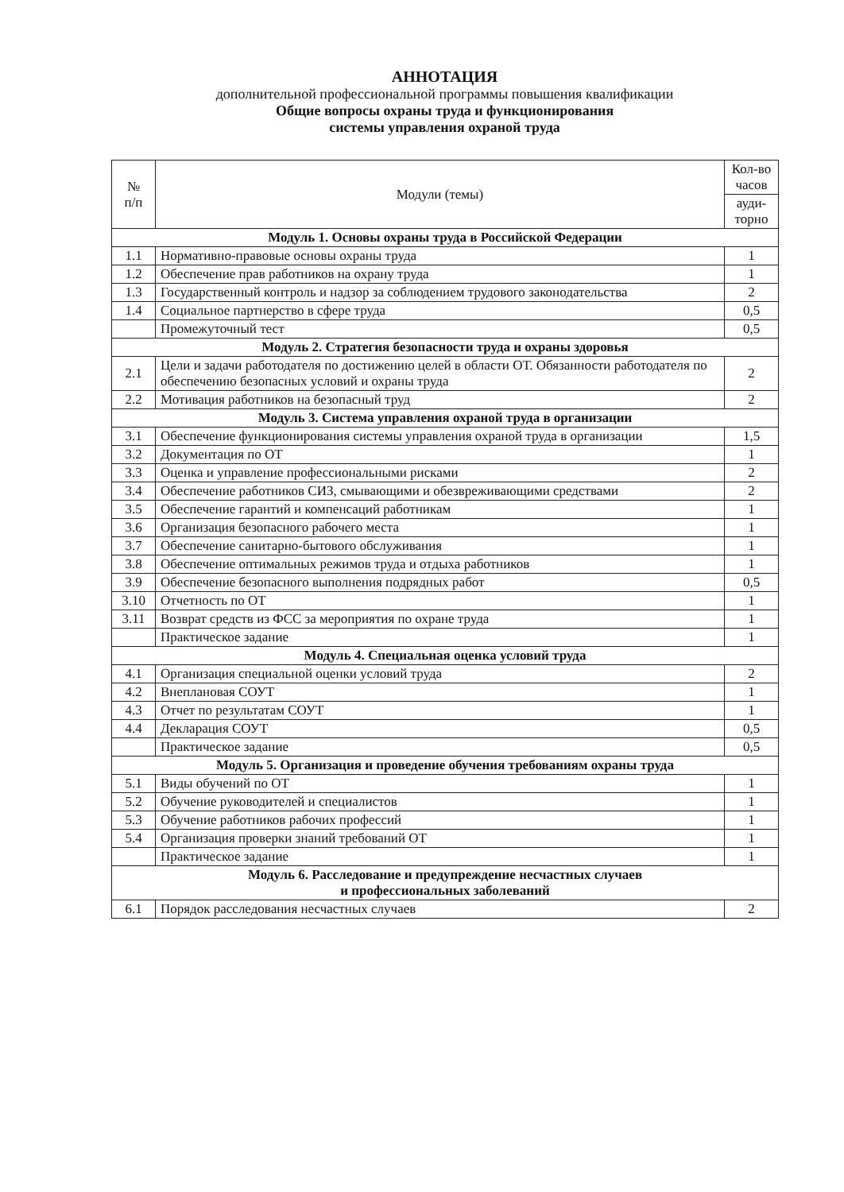АННОТАЦИЯ
дополнительной профессиональной программы повышения квалификации
Общие вопросы охраны труда и функционирования
системы управления охраной труда
| № п/п | Модули (темы) | Кол-во часов |
| --- | --- | --- |
| | | ауди-торно |
| Модуль 1. Основы охраны труда в Российской Федерации | | |
| 1.1 | Нормативно-правовые основы охраны труда | 1 |
| 1.2 | Обеспечение прав работников на охрану труда | 1 |
| 1.3 | Государственный контроль и надзор за соблюдением трудового законодательства | 2 |
| 1.4 | Социальное партнерство в сфере труда | 0,5 |
| | Промежуточный тест | 0,5 |
| Модуль 2. Стратегия безопасности труда и охраны здоровья | | |
| 2.1 | Цели и задачи работодателя по достижению целей в области ОТ. Обязанности работодателя по обеспечению безопасных условий и охраны труда | 2 |
| 2.2 | Мотивация работников на безопасный труд | 2 |
| Модуль 3. Система управления охраной труда в организации | | |
| 3.1 | Обеспечение функционирования системы управления охраной труда в организации | 1,5 |
| 3.2 | Документация по ОТ | 1 |
| 3.3 | Оценка и управление профессиональными рисками | 2 |
| 3.4 | Обеспечение работников СИЗ, смывающими и обезвреживающими средствами | 2 |
| 3.5 | Обеспечение гарантий и компенсаций работникам | 1 |
| 3.6 | Организация безопасного рабочего места | 1 |
| 3.7 | Обеспечение санитарно-бытового обслуживания | 1 |
| 3.8 | Обеспечение оптимальных режимов труда и отдыха работников | 1 |
| 3.9 | Обеспечение безопасного выполнения подрядных работ | 0,5 |
| 3.10 | Отчетность по ОТ | 1 |
| 3.11 | Возврат средств из ФСС за мероприятия по охране труда | 1 |
| | Практическое задание | 1 |
| Модуль 4. Специальная оценка условий труда | | |
| 4.1 | Организация специальной оценки условий труда | 2 |
| 4.2 | Внеплановая СОУТ | 1 |
| 4.3 | Отчет по результатам СОУТ | 1 |
| 4.4 | Декларация СОУТ | 0,5 |
| | Практическое задание | 0,5 |
| Модуль 5. Организация и проведение обучения требованиям охраны труда | | |
| 5.1 | Виды обучений по ОТ | 1 |
| 5.2 | Обучение руководителей и специалистов | 1 |
| 5.3 | Обучение работников рабочих профессий | 1 |
| 5.4 | Организация проверки знаний требований ОТ | 1 |
| | Практическое задание | 1 |
| Модуль 6. Расследование и предупреждение несчастных случаев и профессиональных заболеваний | | |
| 6.1 | Порядок расследования несчастных случаев | 2 |